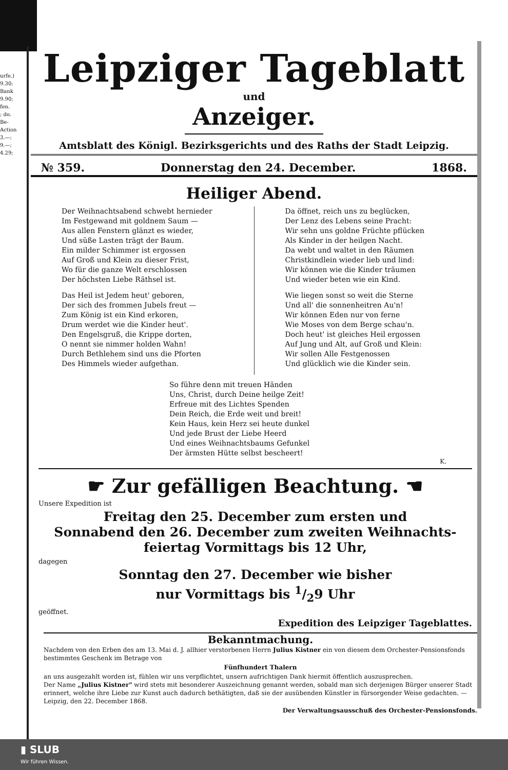urfe.)
9.30;
Bank
9.90;
fen.
; do.
Be-
Action
3.—;
9.—;
4.29;
Leipziger Tageblatt
und
Anzeiger.
Amtsblatt des Königl. Bezirksgerichts und des Raths der Stadt Leipzig.
№ 359. Donnerstag den 24. December. 1868.
Heiliger Abend.
Der Weihnachtsabend schwebt hernieder
Im Festgewand mit goldnem Saum —
Aus allen Fenstern glänzt es wieder,
Und süße Lasten trägt der Baum.
Ein milder Schimmer ist ergossen
Auf Groß und Klein zu dieser Frist,
Wo für die ganze Welt erschlossen
Der höchsten Liebe Räthsel ist.
Das Heil ist Jedem heut' geboren,
Der sich des frommen Jubels freut —
Zum König ist ein Kind erkoren,
Drum werdet wie die Kinder heut'.
Den Engelsgruß, die Krippe dorten,
O nennt sie nimmer holden Wahn!
Durch Bethlehem sind uns die Pforten
Des Himmels wieder aufgethan.
Da öffnet, reich uns zu beglücken,
Der Lenz des Lebens seine Pracht:
Wir sehn uns goldne Früchte pflücken
Als Kinder in der heilgen Nacht.
Da webt und waltet in den Räumen
Christkindlein wieder lieb und lind:
Wir können wie die Kinder träumen
Und wieder beten wie ein Kind.
Wie liegen sonst so weit die Sterne
Und all' die sonnenheitren Au'n!
Wir können Eden nur von ferne
Wie Moses von dem Berge schau'n.
Doch heut' ist gleiches Heil ergossen
Auf Jung und Alt, auf Groß und Klein:
Wir sollen Alle Festgenossen
Und glücklich wie die Kinder sein.
So führe denn mit treuen Händen
Uns, Christ, durch Deine heilge Zeit!
Erfreue mit des Lichtes Spenden
Dein Reich, die Erde weit und breit!
Kein Haus, kein Herz sei heute dunkel
Und jede Brust der Liebe Heerd
Und eines Weihnachtsbaums Gefunkel
Der ärmsten Hütte selbst bescheert!
K.
☛ Zur gefälligen Beachtung. ☚
Unsere Expedition ist
Freitag den 25. December zum ersten und
Sonnabend den 26. December zum zweiten Weihnachts-
feiertag Vormittags bis 12 Uhr,
dagegen
Sonntag den 27. December wie bisher
nur Vormittags bis 1/29 Uhr
geöffnet.
Expedition des Leipziger Tageblattes.
Bekanntmachung.
Nachdem von den Erben des am 13. Mai d. J. allhier verstorbenen Herrn Julius Kistner ein von diesem dem Orchester-Pensionsfonds bestimmtes Geschenk im Betrage von
Fünfhundert Thalern
an uns ausgezahlt worden ist, fühlen wir uns verpflichtet, unsern aufrichtigen Dank hiermit öffentlich auszusprechen.
Der Name „Julius Kistner" wird stets mit besonderer Auszeichnung genannt werden, sobald man sich derjenigen Bürger unserer Stadt erinnert, welche ihre Liebe zur Kunst auch dadurch bethätigten, daß sie der ausübenden Künstler in fürsorgender Weise gedachten. — Leipzig, den 22. December 1868.
Der Verwaltungsausschuß des Orchester-Pensionsfonds.
▮ SLUB
Wir führen Wissen.